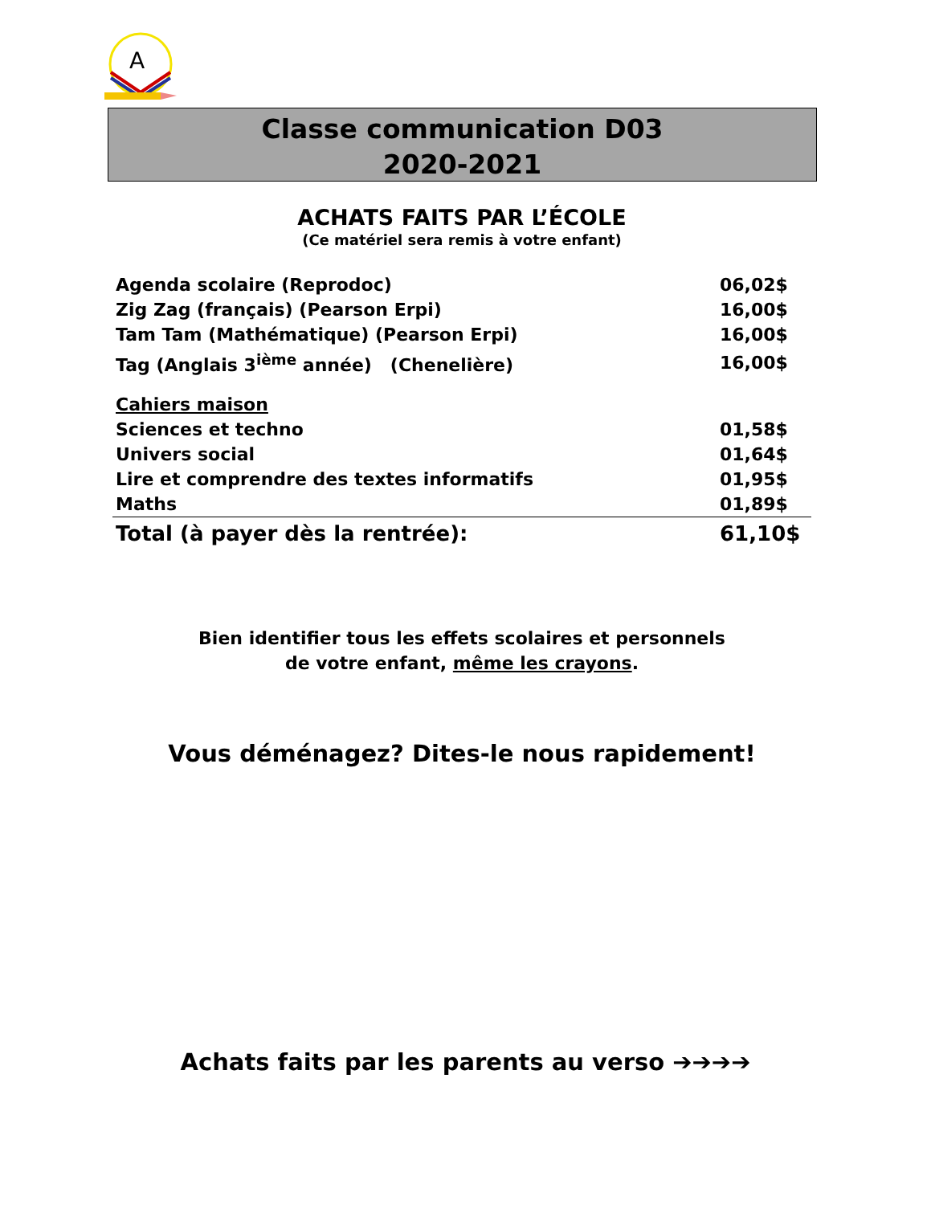A
Classe communication D03
2020-2021
ACHATS FAITS PAR L’ÉCOLE
(Ce matériel sera remis à votre enfant)
| Agenda scolaire (Reprodoc) | 06,02$ |
| Zig Zag (français) (Pearson Erpi) | 16,00$ |
| Tam Tam (Mathématique) (Pearson Erpi) | 16,00$ |
| Tag (Anglais 3<sup>ième</sup> année) (Chenelière) | 16,00$ |
| Cahiers maison | |
| Sciences et techno | 01,58$ |
| Univers social | 01,64$ |
| Lire et comprendre des textes informatifs | 01,95$ |
| Maths | 01,89$ |
| Total (à payer dès la rentrée): | 61,10$ |
Bien identifier tous les effets scolaires et personnels
de votre enfant, même les crayons.
Vous déménagez? Dites-le nous rapidement!
Achats faits par les parents au verso ➔➔➔➔